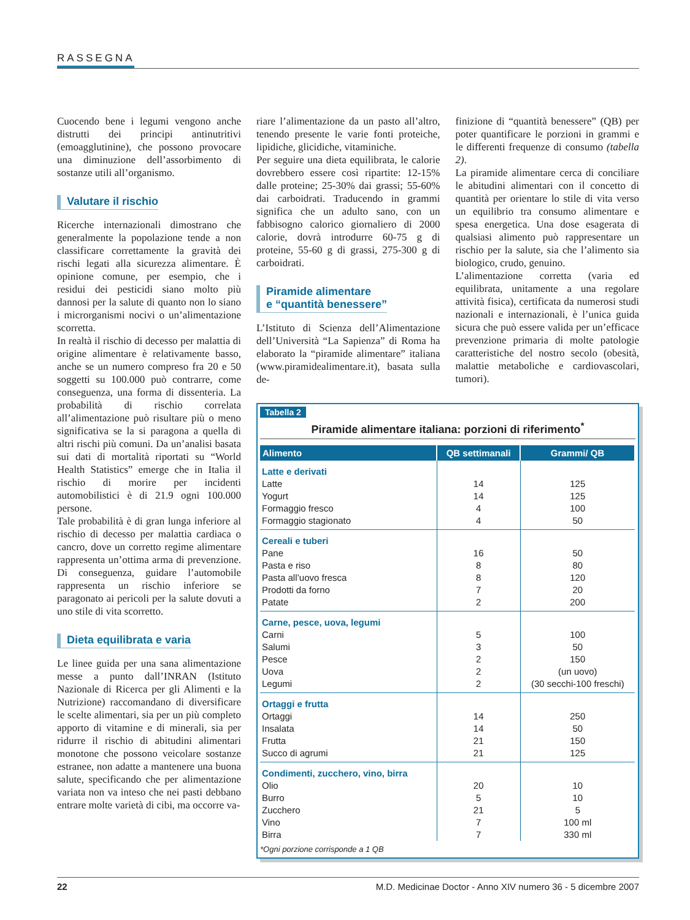RASSEGNA
Cuocendo bene i legumi vengono anche distrutti dei principi antinutritivi (emoagglutinine), che possono provocare una diminuzione dell’assorbimento di sostanze utili all’organismo.
Valutare il rischio
Ricerche internazionali dimostrano che generalmente la popolazione tende a non classificare correttamente la gravità dei rischi legati alla sicurezza alimentare. È opinione comune, per esempio, che i residui dei pesticidi siano molto più dannosi per la salute di quanto non lo siano i microrganismi nocivi o un’alimentazione scorretta.
In realtà il rischio di decesso per malattia di origine alimentare è relativamente basso, anche se un numero compreso fra 20 e 50 soggetti su 100.000 può contrarre, come conseguenza, una forma di dissenteria. La probabilità di rischio correlata all’alimentazione può risultare più o meno significativa se la si paragona a quella di altri rischi più comuni. Da un’analisi basata sui dati di mortalità riportati su “World Health Statistics” emerge che in Italia il rischio di morire per incidenti automobilistici è di 21.9 ogni 100.000 persone.
Tale probabilità è di gran lunga inferiore al rischio di decesso per malattia cardiaca o cancro, dove un corretto regime alimentare rappresenta un’ottima arma di prevenzione. Di conseguenza, guidare l’automobile rappresenta un rischio inferiore se paragonato ai pericoli per la salute dovuti a uno stile di vita scorretto.
Dieta equilibrata e varia
Le linee guida per una sana alimentazione messe a punto dall’INRAN (Istituto Nazionale di Ricerca per gli Alimenti e la Nutrizione) raccomandano di diversificare le scelte alimentari, sia per un più completo apporto di vitamine e di minerali, sia per ridurre il rischio di abitudini alimentari monotone che possono veicolare sostanze estranee, non adatte a mantenere una buona salute, specificando che per alimentazione variata non va inteso che nei pasti debbano entrare molte varietà di cibi, ma occorre va-
riare l’alimentazione da un pasto all’altro, tenendo presente le varie fonti proteiche, lipidiche, glicidiche, vitaminiche.
Per seguire una dieta equilibrata, le calorie dovrebbero essere così ripartite: 12-15% dalle proteine; 25-30% dai grassi; 55-60% dai carboidrati. Traducendo in grammi significa che un adulto sano, con un fabbisogno calorico giornaliero di 2000 calorie, dovrà introdurre 60-75 g di proteine, 55-60 g di grassi, 275-300 g di carboidrati.
Piramide alimentare
e “quantità benessere”
L’Istituto di Scienza dell’Alimentazione dell’Università “La Sapienza” di Roma ha elaborato la “piramide alimentare” italiana (www.piramidealimentare.it), basata sulla de-
finizione di “quantità benessere” (QB) per poter quantificare le porzioni in grammi e le differenti frequenze di consumo (tabella 2).
La piramide alimentare cerca di conciliare le abitudini alimentari con il concetto di quantità per orientare lo stile di vita verso un equilibrio tra consumo alimentare e spesa energetica. Una dose esagerata di qualsiasi alimento può rappresentare un rischio per la salute, sia che l’alimento sia biologico, crudo, genuino.
L’alimentazione corretta (varia ed equilibrata, unitamente a una regolare attività fisica), certificata da numerosi studi nazionali e internazionali, è l’unica guida sicura che può essere valida per un’efficace prevenzione primaria di molte patologie caratteristiche del nostro secolo (obesità, malattie metaboliche e cardiovascolari, tumori).
Tabella 2
Piramide alimentare italiana: porzioni di riferimento<sup>*</sup>
| Alimento | QB settimanali | Grammi/ QB |
| --- | --- | --- |
| Latte e derivati | | |
| Latte | 14 | 125 |
| Yogurt | 14 | 125 |
| Formaggio fresco | 4 | 100 |
| Formaggio stagionato | 4 | 50 |
| Cereali e tuberi | | |
| Pane | 16 | 50 |
| Pasta e riso | 8 | 80 |
| Pasta all’uovo fresca | 8 | 120 |
| Prodotti da forno | 7 | 20 |
| Patate | 2 | 200 |
| Carne, pesce, uova, legumi | | |
| Carni | 5 | 100 |
| Salumi | 3 | 50 |
| Pesce | 2 | 150 |
| Uova | 2 | (un uovo) |
| Legumi | 2 | (30 secchi-100 freschi) |
| Ortaggi e frutta | | |
| Ortaggi | 14 | 250 |
| Insalata | 14 | 50 |
| Frutta | 21 | 150 |
| Succo di agrumi | 21 | 125 |
| Condimenti, zucchero, vino, birra | | |
| Olio | 20 | 10 |
| Burro | 5 | 10 |
| Zucchero | 21 | 5 |
| Vino | 7 | 100 ml |
| Birra | 7 | 330 ml |
*Ogni porzione corrisponde a 1 QB
22 M.D. Medicinae Doctor - Anno XIV numero 36 - 5 dicembre 2007